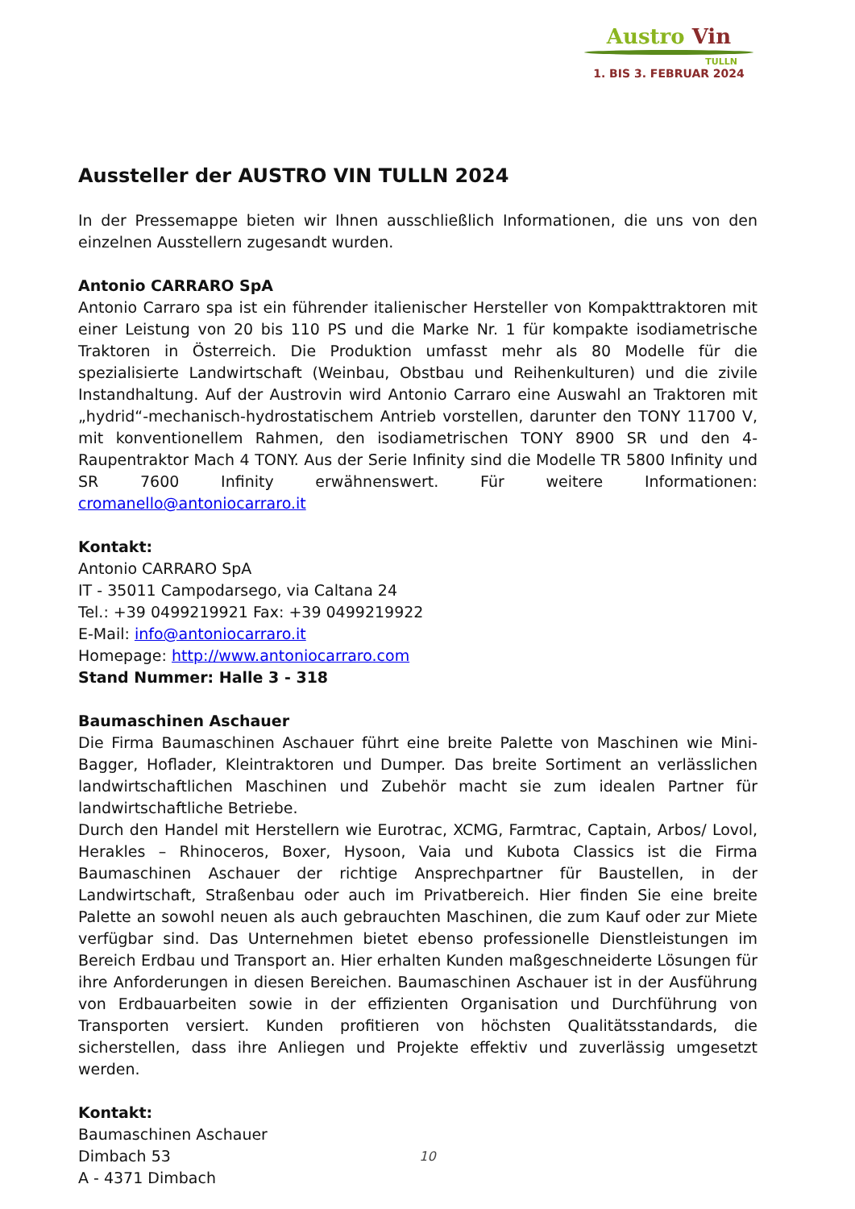Austro Vin
TULLN
1. BIS 3. FEBRUAR 2024
Aussteller der AUSTRO VIN TULLN 2024
In der Pressemappe bieten wir Ihnen ausschließlich Informationen, die uns von den einzelnen Ausstellern zugesandt wurden.
Antonio CARRARO SpA
Antonio Carraro spa ist ein führender italienischer Hersteller von Kompakttraktoren mit einer Leistung von 20 bis 110 PS und die Marke Nr. 1 für kompakte isodiametrische Traktoren in Österreich. Die Produktion umfasst mehr als 80 Modelle für die spezialisierte Landwirtschaft (Weinbau, Obstbau und Reihenkulturen) und die zivile Instandhaltung. Auf der Austrovin wird Antonio Carraro eine Auswahl an Traktoren mit „hydrid“-mechanisch-hydrostatischem Antrieb vorstellen, darunter den TONY 11700 V, mit konventionellem Rahmen, den isodiametrischen TONY 8900 SR und den 4-Raupentraktor Mach 4 TONY. Aus der Serie Infinity sind die Modelle TR 5800 Infinity und SR 7600 Infinity erwähnenswert. Für weitere Informationen: cromanello@antoniocarraro.it
Kontakt:
Antonio CARRARO SpA
IT - 35011 Campodarsego, via Caltana 24
Tel.: +39 0499219921 Fax: +39 0499219922
E-Mail: info@antoniocarraro.it
Homepage: http://www.antoniocarraro.com
Stand Nummer: Halle 3 - 318
Baumaschinen Aschauer
Die Firma Baumaschinen Aschauer führt eine breite Palette von Maschinen wie Mini-Bagger, Hoflader, Kleintraktoren und Dumper. Das breite Sortiment an verlässlichen landwirtschaftlichen Maschinen und Zubehör macht sie zum idealen Partner für landwirtschaftliche Betriebe.
Durch den Handel mit Herstellern wie Eurotrac, XCMG, Farmtrac, Captain, Arbos/ Lovol, Herakles – Rhinoceros, Boxer, Hysoon, Vaia und Kubota Classics ist die Firma Baumaschinen Aschauer der richtige Ansprechpartner für Baustellen, in der Landwirtschaft, Straßenbau oder auch im Privatbereich. Hier finden Sie eine breite Palette an sowohl neuen als auch gebrauchten Maschinen, die zum Kauf oder zur Miete verfügbar sind. Das Unternehmen bietet ebenso professionelle Dienstleistungen im Bereich Erdbau und Transport an. Hier erhalten Kunden maßgeschneiderte Lösungen für ihre Anforderungen in diesen Bereichen. Baumaschinen Aschauer ist in der Ausführung von Erdbauarbeiten sowie in der effizienten Organisation und Durchführung von Transporten versiert. Kunden profitieren von höchsten Qualitätsstandards, die sicherstellen, dass ihre Anliegen und Projekte effektiv und zuverlässig umgesetzt werden.
Kontakt:
Baumaschinen Aschauer
Dimbach 53
A - 4371 Dimbach
10